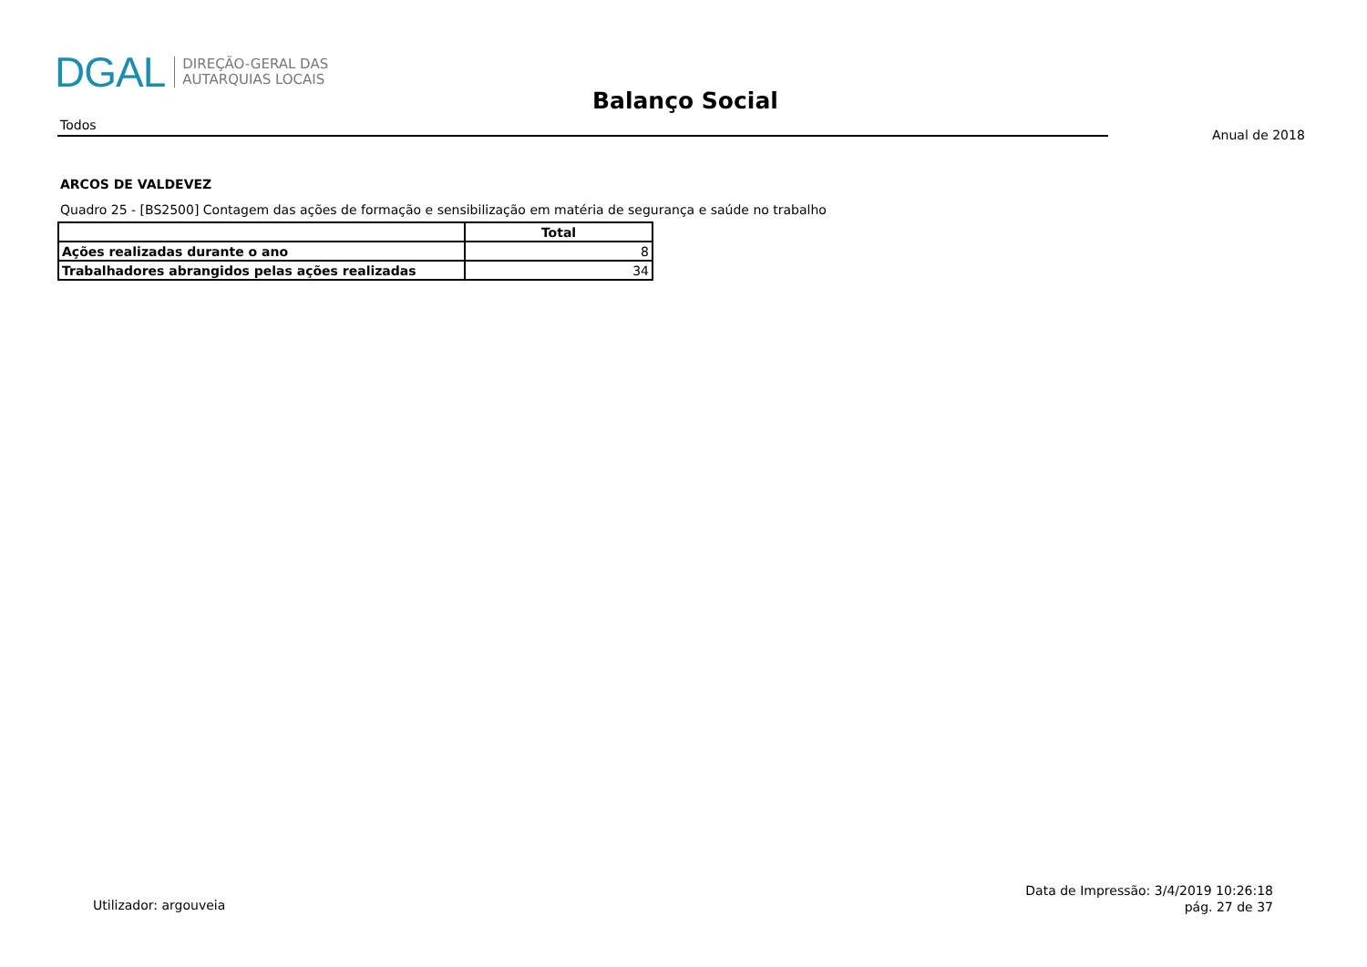DGAL
DIREÇÃO-GERAL DAS
AUTARQUIAS LOCAIS
Balanço Social
Todos
Anual de 2018
ARCOS DE VALDEVEZ
Quadro 25 - [BS2500] Contagem das ações de formação e sensibilização em matéria de segurança e saúde no trabalho
| | Total |
| --- | --- |
| Ações realizadas durante o ano | 8 |
| Trabalhadores abrangidos pelas ações realizadas | 34 |
Utilizador: argouveia
Data de Impressão: 3/4/2019 10:26:18
pág. 27 de 37